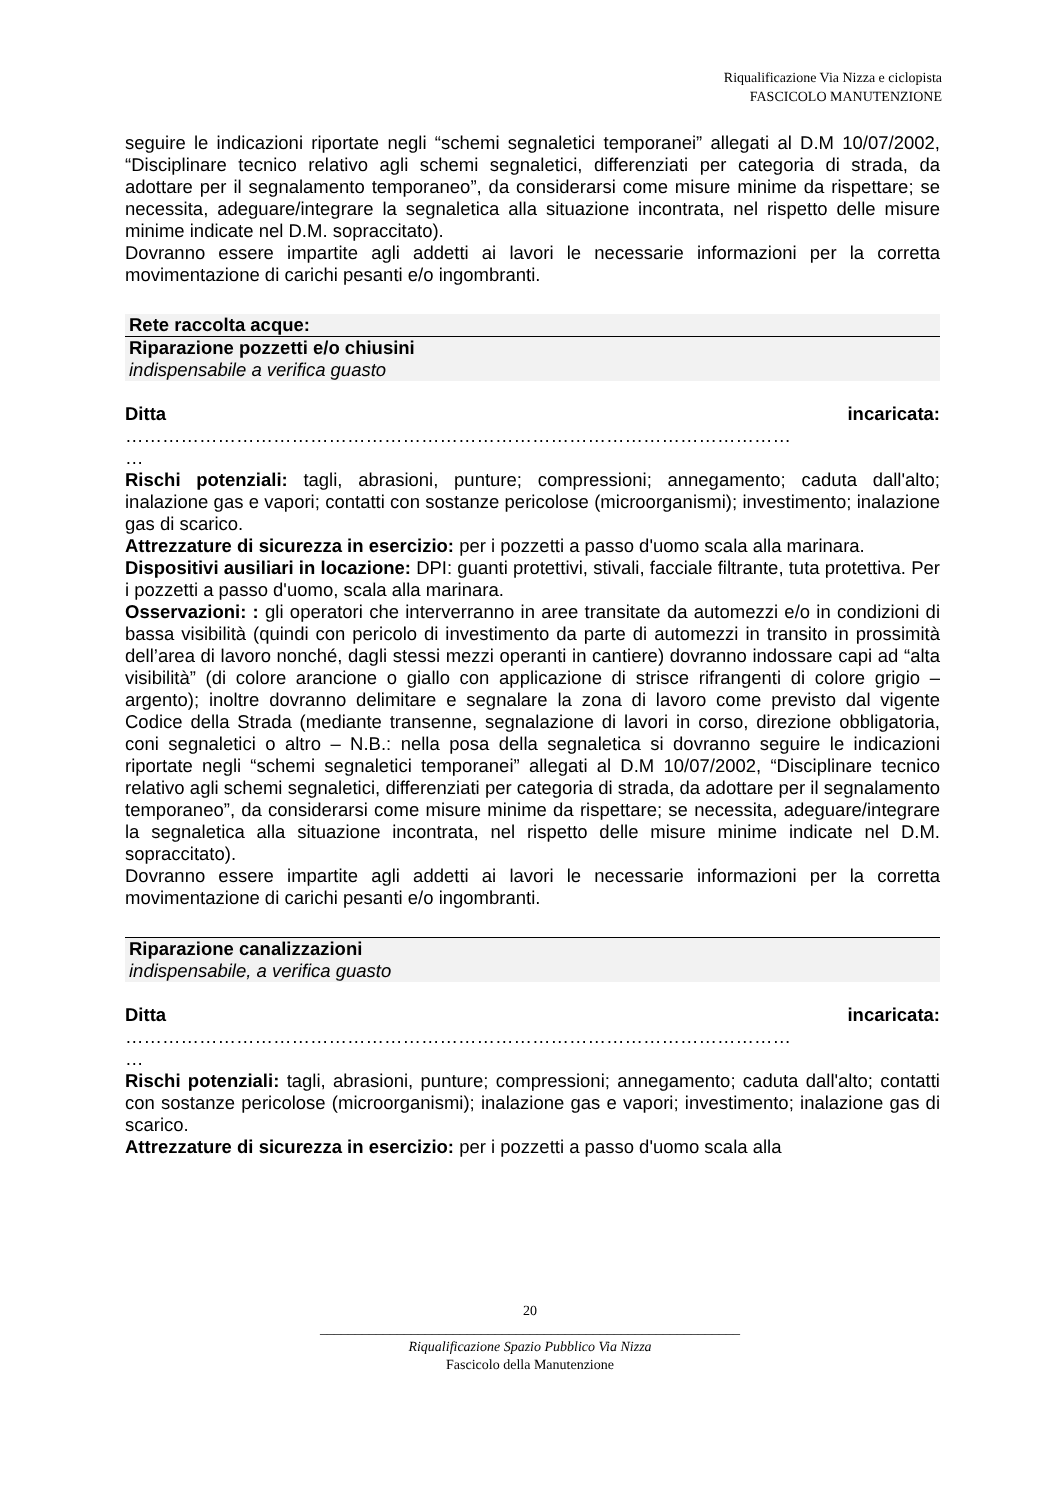Riqualificazione Via Nizza e ciclopista
FASCICOLO MANUTENZIONE
seguire le indicazioni riportate negli “schemi segnaletici temporanei” allegati al D.M 10/07/2002, “Disciplinare tecnico relativo agli schemi segnaletici, differenziati per categoria di strada, da adottare per il segnalamento temporaneo”, da considerarsi come misure minime da rispettare; se necessita, adeguare/integrare la segnaletica alla situazione incontrata, nel rispetto delle misure minime indicate nel D.M. sopraccitato).
Dovranno essere impartite agli addetti ai lavori le necessarie informazioni per la corretta movimentazione di carichi pesanti e/o ingombranti.
Rete raccolta acque:
Riparazione pozzetti e/o chiusini
indispensabile a verifica guasto
Ditta incaricata:
………………………………………………………………………………………………
…
Rischi potenziali: tagli, abrasioni, punture; compressioni; annegamento; caduta dall'alto; inalazione gas e vapori; contatti con sostanze pericolose (microorganismi); investimento; inalazione gas di scarico.
Attrezzature di sicurezza in esercizio: per i pozzetti a passo d'uomo scala alla marinara.
Dispositivi ausiliari in locazione: DPI: guanti protettivi, stivali, facciale filtrante, tuta protettiva. Per i pozzetti a passo d'uomo, scala alla marinara.
Osservazioni: : gli operatori che interverranno in aree transitate da automezzi e/o in condizioni di bassa visibilità (quindi con pericolo di investimento da parte di automezzi in transito in prossimità dell’area di lavoro nonché, dagli stessi mezzi operanti in cantiere) dovranno indossare capi ad “alta visibilità” (di colore arancione o giallo con applicazione di strisce rifrangenti di colore grigio – argento); inoltre dovranno delimitare e segnalare la zona di lavoro come previsto dal vigente Codice della Strada (mediante transenne, segnalazione di lavori in corso, direzione obbligatoria, coni segnaletici o altro – N.B.: nella posa della segnaletica si dovranno seguire le indicazioni riportate negli “schemi segnaletici temporanei” allegati al D.M 10/07/2002, “Disciplinare tecnico relativo agli schemi segnaletici, differenziati per categoria di strada, da adottare per il segnalamento temporaneo”, da considerarsi come misure minime da rispettare; se necessita, adeguare/integrare la segnaletica alla situazione incontrata, nel rispetto delle misure minime indicate nel D.M. sopraccitato).
Dovranno essere impartite agli addetti ai lavori le necessarie informazioni per la corretta movimentazione di carichi pesanti e/o ingombranti.
Riparazione canalizzazioni
indispensabile, a verifica guasto
Ditta incaricata:
………………………………………………………………………………………………
…
Rischi potenziali: tagli, abrasioni, punture; compressioni; annegamento; caduta dall'alto; contatti con sostanze pericolose (microorganismi); inalazione gas e vapori; investimento; inalazione gas di scarico.
Attrezzature di sicurezza in esercizio: per i pozzetti a passo d'uomo scala alla
20
____________________________________________________________
Riqualificazione Spazio Pubblico Via Nizza
Fascicolo della Manutenzione